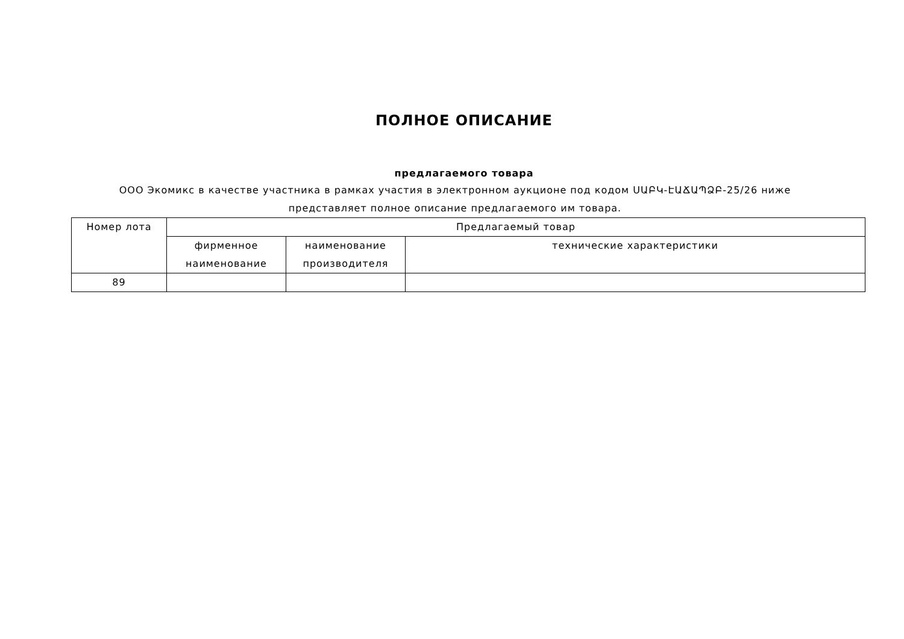ПОЛНОЕ ОПИСАНИЕ
предлагаемого товара
ООО Экомикс в качестве участника в рамках участия в электронном аукционе под кодом ՍԱԲԿ-ԷԱՃԱՊՁԲ-25/26 ниже представляет полное описание предлагаемого им товара.
| Номер лота | Предлагаемый товар | | |
| --- | --- | --- | --- |
| | фирменное наименование | наименование производителя | технические характеристики |
| 89 | | | |